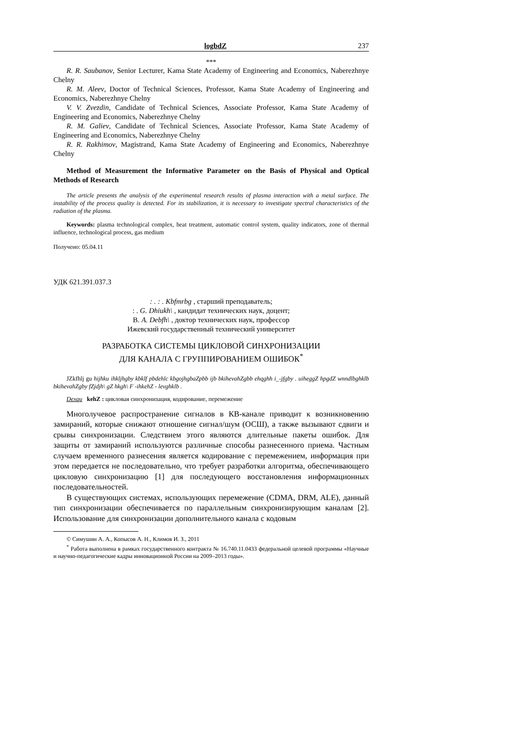logbdZ 237
***
R. R. Saubanov, Senior Lecturer, Kama State Academy of Engineering and Economics, Naberezhnye Chelny
R. M. Aleev, Doctor of Technical Sciences, Professor, Kama State Academy of Engineering and Economics, Naberezhnye Chelny
V. V. Zvezdin, Candidate of Technical Sciences, Associate Professor, Kama State Academy of Engineering and Economics, Naberezhnye Chelny
R. M. Galiev, Candidate of Technical Sciences, Associate Professor, Kama State Academy of Engineering and Economics, Naberezhnye Chelny
R. R. Rakhimov, Magistrand, Kama State Academy of Engineering and Economics, Naberezhnye Chelny
Method of Measurement the Informative Parameter on the Basis of Physical and Optical Methods of Research
The article presents the analysis of the experimental research results of plasma interaction with a metal surface. The instability of the process quality is detected. For its stabilization, it is necessary to investigate spectral characteristics of the radiation of the plasma.
Keywords: plasma technological complex, heat treatment, automatic control system, quality indicators, zone of thermal influence, technological process, gas medium
Получено: 05.04.11
УДК 621.391.037.3
: . : . Kbfmrbg , старший преподаватель;
: . G. Dhiukh\ , кандидат технических наук, доцент;
В. A. Debfh\ , доктор технических наук, профессор
Ижевский государственный технический университет
РАЗРАБОТКА СИСТЕМЫ ЦИКЛОВОЙ СИНХРОНИЗАЦИИ
ДЛЯ КАНАЛА С ГРУППИРОВАНИЕМ ОШИБОК<sup>*</sup>
JZkfhlj gu hijhku ihkljhgby kbklf pbdehlc kbgojhgbaZpbb ijb bkihevahZgbb ehqghh i_-jfgby . uiheggZ hpgdZ wnndlbghklb bkihevahZgby fZjdjh\ gZ hkgh\ F -ihkehZ - levghklb .
Dexqu kehZ : цикловая синхронизация, кодирование, перемежение
Многолучевое распространение сигналов в КВ-канале приводит к возникновению замираний, которые снижают отношение сигнал/шум (ОСШ), а также вызывают сдвиги и срывы синхронизации. Следствием этого являются длительные пакеты ошибок. Для защиты от замираний используются различные способы разнесенного приема. Частным случаем временного разнесения является кодирование с перемежением, информация при этом передается не последовательно, что требует разработки алгоритма, обеспечивающего цикловую синхронизацию [1] для последующего восстановления информационных последовательностей.
В существующих системах, использующих перемежение (CDMA, DRM, ALE), данный тип синхронизации обеспечивается по параллельным синхронизирующим каналам [2]. Использование для синхронизации дополнительного канала с кодовым
© Симушин А. А., Копысов А. Н., Климов И. З., 2011
<sup>*</sup> Работа выполнена в рамках государственного контракта № 16.740.11.0433 федеральной целевой программы «Научные и научно-педагогические кадры инновационной России на 2009–2013 годы».